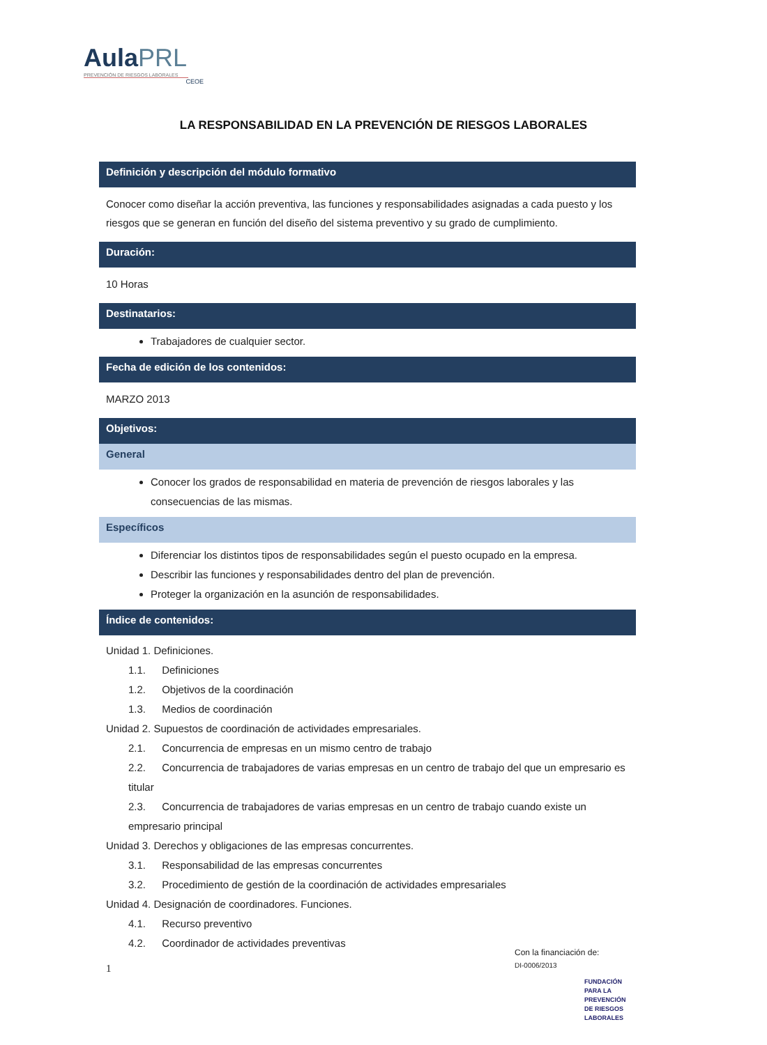AulaPRL
PREVENCIÓN DE RIESGOS LABORALES
CEOE
LA RESPONSABILIDAD EN LA PREVENCIÓN DE RIESGOS LABORALES
Definición y descripción del módulo formativo
Conocer como diseñar la acción preventiva, las funciones y responsabilidades asignadas a cada puesto y los riesgos que se generan en función del diseño del sistema preventivo y su grado de cumplimiento.
Duración:
10 Horas
Destinatarios:
Trabajadores de cualquier sector.
Fecha de edición de los contenidos:
MARZO 2013
Objetivos:
General
Conocer los grados de responsabilidad en materia de prevención de riesgos laborales y las consecuencias de las mismas.
Específicos
Diferenciar los distintos tipos de responsabilidades según el puesto ocupado en la empresa.
Describir las funciones y responsabilidades dentro del plan de prevención.
Proteger la organización en la asunción de responsabilidades.
Índice de contenidos:
Unidad 1. Definiciones.
1.1. Definiciones
1.2. Objetivos de la coordinación
1.3. Medios de coordinación
Unidad 2. Supuestos de coordinación de actividades empresariales.
2.1. Concurrencia de empresas en un mismo centro de trabajo
2.2. Concurrencia de trabajadores de varias empresas en un centro de trabajo del que un empresario es titular
2.3. Concurrencia de trabajadores de varias empresas en un centro de trabajo cuando existe un empresario principal
Unidad 3. Derechos y obligaciones de las empresas concurrentes.
3.1. Responsabilidad de las empresas concurrentes
3.2. Procedimiento de gestión de la coordinación de actividades empresariales
Unidad 4. Designación de coordinadores. Funciones.
4.1. Recurso preventivo
4.2. Coordinador de actividades preventivas
1
Con la financiación de:
DI-0006/2013
FUNDACIÓN
PARA LA
PREVENCIÓN
DE RIESGOS
LABORALES